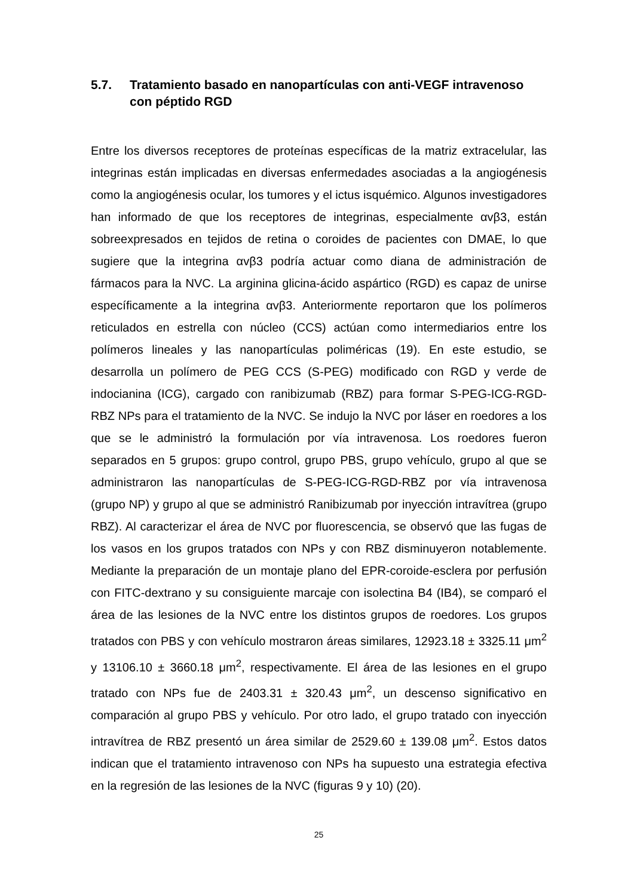5.7. Tratamiento basado en nanopartículas con anti-VEGF intravenoso con péptido RGD
Entre los diversos receptores de proteínas específicas de la matriz extracelular, las integrinas están implicadas en diversas enfermedades asociadas a la angiogénesis como la angiogénesis ocular, los tumores y el ictus isquémico. Algunos investigadores han informado de que los receptores de integrinas, especialmente αvβ3, están sobreexpresados en tejidos de retina o coroides de pacientes con DMAE, lo que sugiere que la integrina αvβ3 podría actuar como diana de administración de fármacos para la NVC. La arginina glicina-ácido aspártico (RGD) es capaz de unirse específicamente a la integrina αvβ3. Anteriormente reportaron que los polímeros reticulados en estrella con núcleo (CCS) actúan como intermediarios entre los polímeros lineales y las nanopartículas poliméricas (19). En este estudio, se desarrolla un polímero de PEG CCS (S-PEG) modificado con RGD y verde de indocianina (ICG), cargado con ranibizumab (RBZ) para formar S-PEG-ICG-RGD-RBZ NPs para el tratamiento de la NVC. Se indujo la NVC por láser en roedores a los que se le administró la formulación por vía intravenosa. Los roedores fueron separados en 5 grupos: grupo control, grupo PBS, grupo vehículo, grupo al que se administraron las nanopartículas de S-PEG-ICG-RGD-RBZ por vía intravenosa (grupo NP) y grupo al que se administró Ranibizumab por inyección intravítrea (grupo RBZ). Al caracterizar el área de NVC por fluorescencia, se observó que las fugas de los vasos en los grupos tratados con NPs y con RBZ disminuyeron notablemente. Mediante la preparación de un montaje plano del EPR-coroide-esclera por perfusión con FITC-dextrano y su consiguiente marcaje con isolectina B4 (IB4), se comparó el área de las lesiones de la NVC entre los distintos grupos de roedores. Los grupos tratados con PBS y con vehículo mostraron áreas similares, 12923.18 ± 3325.11 μm<sup>2</sup> y 13106.10 ± 3660.18 μm<sup>2</sup>, respectivamente. El área de las lesiones en el grupo tratado con NPs fue de 2403.31 ± 320.43 μm<sup>2</sup>, un descenso significativo en comparación al grupo PBS y vehículo. Por otro lado, el grupo tratado con inyección intravítrea de RBZ presentó un área similar de 2529.60 ± 139.08 μm<sup>2</sup>. Estos datos indican que el tratamiento intravenoso con NPs ha supuesto una estrategia efectiva en la regresión de las lesiones de la NVC (figuras 9 y 10) (20).
25